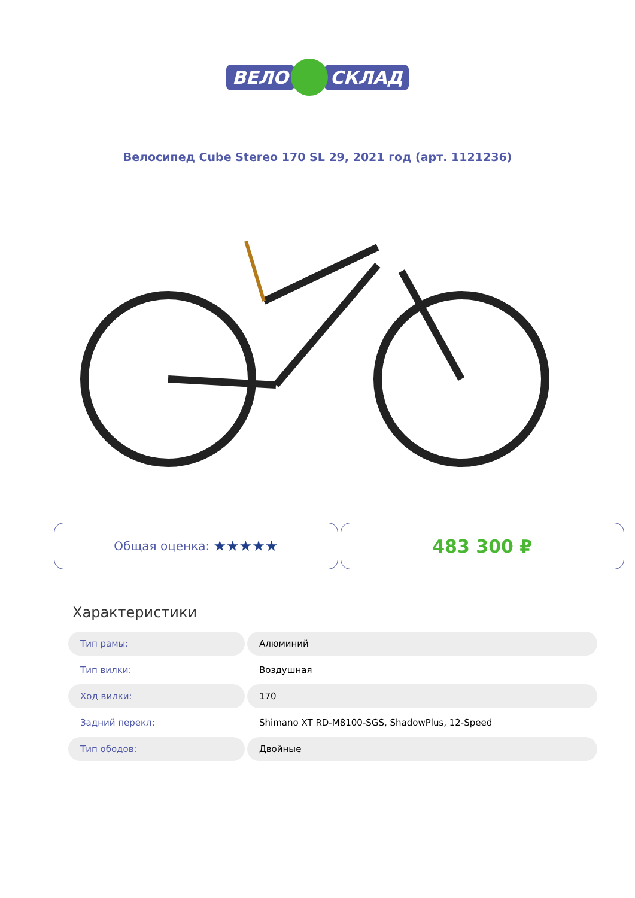ВЕЛО СКЛАД
Велосипед Cube Stereo 170 SL 29, 2021 год (арт. 1121236)
Общая оценка: ★★★★★
483 300 ₽
Характеристики
| Тип рамы: | Алюминий |
| Тип вилки: | Воздушная |
| Ход вилки: | 170 |
| Задний перекл: | Shimano XT RD-M8100-SGS, ShadowPlus, 12-Speed |
| Тип ободов: | Двойные |